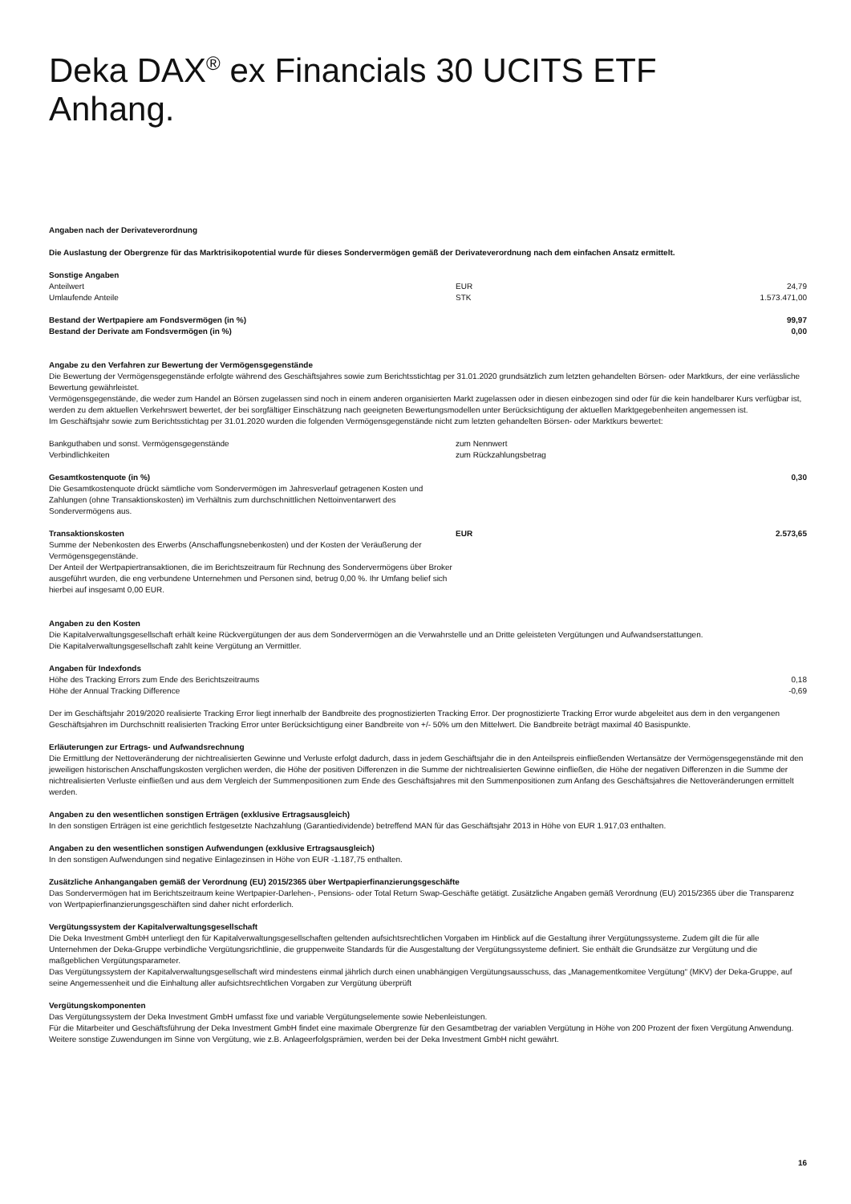Deka DAX<sup>®</sup> ex Financials 30 UCITS ETF
Anhang.
Angaben nach der Derivateverordnung
Die Auslastung der Obergrenze für das Marktrisikopotential wurde für dieses Sondervermögen gemäß der Derivateverordnung nach dem einfachen Ansatz ermittelt.
| Sonstige Angaben | | |
| Anteilwert | EUR | 24,79 |
| Umlaufende Anteile | STK | 1.573.471,00 |
| Bestand der Wertpapiere am Fondsvermögen (in %) | 99,97 |
| Bestand der Derivate am Fondsvermögen (in %) | 0,00 |
Angabe zu den Verfahren zur Bewertung der Vermögensgegenstände
Die Bewertung der Vermögensgegenstände erfolgte während des Geschäftsjahres sowie zum Berichtsstichtag per 31.01.2020 grundsätzlich zum letzten gehandelten Börsen- oder Marktkurs, der eine verlässliche Bewertung gewährleistet.
Vermögensgegenstände, die weder zum Handel an Börsen zugelassen sind noch in einem anderen organisierten Markt zugelassen oder in diesen einbezogen sind oder für die kein handelbarer Kurs verfügbar ist, werden zu dem aktuellen Verkehrswert bewertet, der bei sorgfältiger Einschätzung nach geeigneten Bewertungsmodellen unter Berücksichtigung der aktuellen Marktgegebenheiten angemessen ist.
Im Geschäftsjahr sowie zum Berichtsstichtag per 31.01.2020 wurden die folgenden Vermögensgegenstände nicht zum letzten gehandelten Börsen- oder Marktkurs bewertet:
| Bankguthaben und sonst. Vermögensgegenstände | zum Nennwert |
| Verbindlichkeiten | zum Rückzahlungsbetrag |
| Gesamtkostenquote (in %) Die Gesamtkostenquote drückt sämtliche vom Sondervermögen im Jahresverlauf getragenen Kosten und Zahlungen (ohne Transaktionskosten) im Verhältnis zum durchschnittlichen Nettoinventarwert des Sondervermögens aus. | | 0,30 |
| Transaktionskosten Summe der Nebenkosten des Erwerbs (Anschaffungsnebenkosten) und der Kosten der Veräußerung der Vermögensgegenstände. Der Anteil der Wertpapiertransaktionen, die im Berichtszeitraum für Rechnung des Sondervermögens über Broker ausgeführt wurden, die eng verbundene Unternehmen und Personen sind, betrug 0,00 %. Ihr Umfang belief sich hierbei auf insgesamt 0,00 EUR. | EUR | 2.573,65 |
Angaben zu den Kosten
Die Kapitalverwaltungsgesellschaft erhält keine Rückvergütungen der aus dem Sondervermögen an die Verwahrstelle und an Dritte geleisteten Vergütungen und Aufwandserstattungen.
Die Kapitalverwaltungsgesellschaft zahlt keine Vergütung an Vermittler.
| Angaben für Indexfonds | |
| Höhe des Tracking Errors zum Ende des Berichtszeitraums | 0,18 |
| Höhe der Annual Tracking Difference | -0,69 |
Der im Geschäftsjahr 2019/2020 realisierte Tracking Error liegt innerhalb der Bandbreite des prognostizierten Tracking Error. Der prognostizierte Tracking Error wurde abgeleitet aus dem in den vergangenen Geschäftsjahren im Durchschnitt realisierten Tracking Error unter Berücksichtigung einer Bandbreite von +/- 50% um den Mittelwert. Die Bandbreite beträgt maximal 40 Basispunkte.
Erläuterungen zur Ertrags- und Aufwandsrechnung
Die Ermittlung der Nettoveränderung der nichtrealisierten Gewinne und Verluste erfolgt dadurch, dass in jedem Geschäftsjahr die in den Anteilspreis einfließenden Wertansätze der Vermögensgegenstände mit den jeweiligen historischen Anschaffungskosten verglichen werden, die Höhe der positiven Differenzen in die Summe der nichtrealisierten Gewinne einfließen, die Höhe der negativen Differenzen in die Summe der nichtrealisierten Verluste einfließen und aus dem Vergleich der Summenpositionen zum Ende des Geschäftsjahres mit den Summenpositionen zum Anfang des Geschäftsjahres die Nettoveränderungen ermittelt werden.
Angaben zu den wesentlichen sonstigen Erträgen (exklusive Ertragsausgleich)
In den sonstigen Erträgen ist eine gerichtlich festgesetzte Nachzahlung (Garantiedividende) betreffend MAN für das Geschäftsjahr 2013 in Höhe von EUR 1.917,03 enthalten.
Angaben zu den wesentlichen sonstigen Aufwendungen (exklusive Ertragsausgleich)
In den sonstigen Aufwendungen sind negative Einlagezinsen in Höhe von EUR -1.187,75 enthalten.
Zusätzliche Anhangangaben gemäß der Verordnung (EU) 2015/2365 über Wertpapierfinanzierungsgeschäfte
Das Sondervermögen hat im Berichtszeitraum keine Wertpapier-Darlehen-, Pensions- oder Total Return Swap-Geschäfte getätigt. Zusätzliche Angaben gemäß Verordnung (EU) 2015/2365 über die Transparenz von Wertpapierfinanzierungsgeschäften sind daher nicht erforderlich.
Vergütungssystem der Kapitalverwaltungsgesellschaft
Die Deka Investment GmbH unterliegt den für Kapitalverwaltungsgesellschaften geltenden aufsichtsrechtlichen Vorgaben im Hinblick auf die Gestaltung ihrer Vergütungssysteme. Zudem gilt die für alle Unternehmen der Deka-Gruppe verbindliche Vergütungsrichtlinie, die gruppenweite Standards für die Ausgestaltung der Vergütungssysteme definiert. Sie enthält die Grundsätze zur Vergütung und die maßgeblichen Vergütungsparameter.
Das Vergütungssystem der Kapitalverwaltungsgesellschaft wird mindestens einmal jährlich durch einen unabhängigen Vergütungsausschuss, das „Managementkomitee Vergütung“ (MKV) der Deka-Gruppe, auf seine Angemessenheit und die Einhaltung aller aufsichtsrechtlichen Vorgaben zur Vergütung überprüft
Vergütungskomponenten
Das Vergütungssystem der Deka Investment GmbH umfasst fixe und variable Vergütungselemente sowie Nebenleistungen.
Für die Mitarbeiter und Geschäftsführung der Deka Investment GmbH findet eine maximale Obergrenze für den Gesamtbetrag der variablen Vergütung in Höhe von 200 Prozent der fixen Vergütung Anwendung.
Weitere sonstige Zuwendungen im Sinne von Vergütung, wie z.B. Anlageerfolgsprämien, werden bei der Deka Investment GmbH nicht gewährt.
16